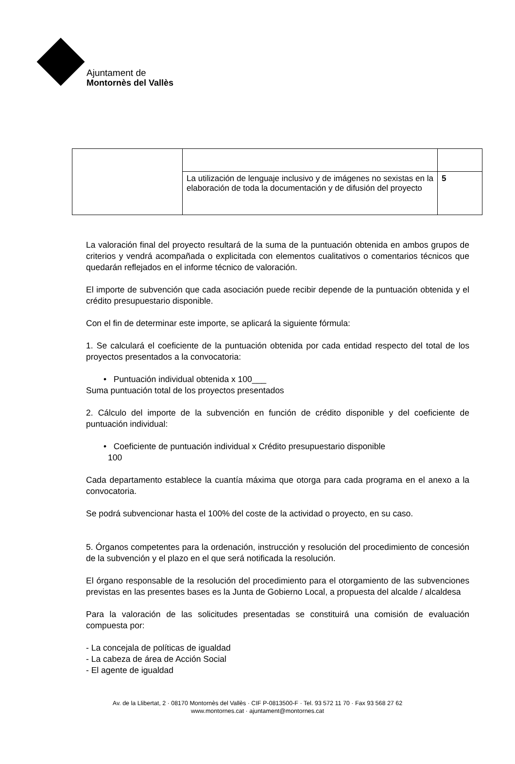Ajuntament de
Montornès del Vallès
| | La utilización de lenguaje inclusivo y de imágenes no sexistas en la elaboración de toda la documentación y de difusión del proyecto | 5 |
La valoración final del proyecto resultará de la suma de la puntuación obtenida en ambos grupos de criterios y vendrá acompañada o explicitada con elementos cualitativos o comentarios técnicos que quedarán reflejados en el informe técnico de valoración.
El importe de subvención que cada asociación puede recibir depende de la puntuación obtenida y el crédito presupuestario disponible.
Con el fin de determinar este importe, se aplicará la siguiente fórmula:
1. Se calculará el coeficiente de la puntuación obtenida por cada entidad respecto del total de los proyectos presentados a la convocatoria:
• Puntuación individual obtenida x 100___
Suma puntuación total de los proyectos presentados
2. Cálculo del importe de la subvención en función de crédito disponible y del coeficiente de puntuación individual:
• Coeficiente de puntuación individual x Crédito presupuestario disponible
100
Cada departamento establece la cuantía máxima que otorga para cada programa en el anexo a la convocatoria.
Se podrá subvencionar hasta el 100% del coste de la actividad o proyecto, en su caso.
5. Órganos competentes para la ordenación, instrucción y resolución del procedimiento de concesión de la subvención y el plazo en el que será notificada la resolución.
El órgano responsable de la resolución del procedimiento para el otorgamiento de las subvenciones previstas en las presentes bases es la Junta de Gobierno Local, a propuesta del alcalde / alcaldesa
Para la valoración de las solicitudes presentadas se constituirá una comisión de evaluación compuesta por:
- La concejala de políticas de igualdad
- La cabeza de área de Acción Social
- El agente de igualdad
Av. de la Llibertat, 2 · 08170 Montornès del Vallès · CIF P-0813500-F · Tel. 93 572 11 70 · Fax 93 568 27 62
www.montornes.cat · ajuntament@montornes.cat